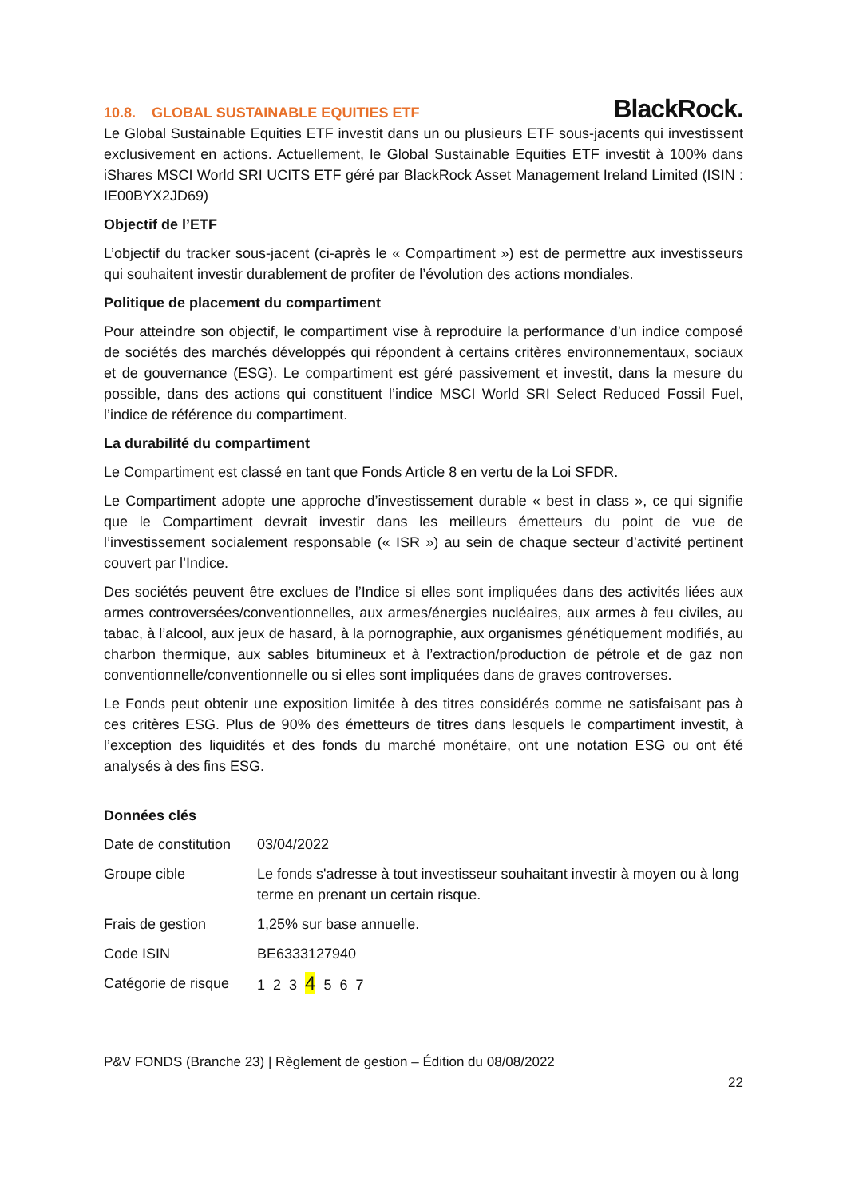10.8. GLOBAL SUSTAINABLE EQUITIES ETF
BlackRock.
Le Global Sustainable Equities ETF investit dans un ou plusieurs ETF sous-jacents qui investissent exclusivement en actions. Actuellement, le Global Sustainable Equities ETF investit à 100% dans iShares MSCI World SRI UCITS ETF géré par BlackRock Asset Management Ireland Limited (ISIN : IE00BYX2JD69)
Objectif de l’ETF
L’objectif du tracker sous-jacent (ci-après le « Compartiment ») est de permettre aux investisseurs qui souhaitent investir durablement de profiter de l’évolution des actions mondiales.
Politique de placement du compartiment
Pour atteindre son objectif, le compartiment vise à reproduire la performance d’un indice composé de sociétés des marchés développés qui répondent à certains critères environnementaux, sociaux et de gouvernance (ESG). Le compartiment est géré passivement et investit, dans la mesure du possible, dans des actions qui constituent l’indice MSCI World SRI Select Reduced Fossil Fuel, l’indice de référence du compartiment.
La durabilité du compartiment
Le Compartiment est classé en tant que Fonds Article 8 en vertu de la Loi SFDR.
Le Compartiment adopte une approche d’investissement durable « best in class », ce qui signifie que le Compartiment devrait investir dans les meilleurs émetteurs du point de vue de l’investissement socialement responsable (« ISR ») au sein de chaque secteur d’activité pertinent couvert par l’Indice.
Des sociétés peuvent être exclues de l’Indice si elles sont impliquées dans des activités liées aux armes controversées/conventionnelles, aux armes/énergies nucléaires, aux armes à feu civiles, au tabac, à l’alcool, aux jeux de hasard, à la pornographie, aux organismes génétiquement modifiés, au charbon thermique, aux sables bitumineux et à l’extraction/production de pétrole et de gaz non conventionnelle/conventionnelle ou si elles sont impliquées dans de graves controverses.
Le Fonds peut obtenir une exposition limitée à des titres considérés comme ne satisfaisant pas à ces critères ESG. Plus de 90% des émetteurs de titres dans lesquels le compartiment investit, à l’exception des liquidités et des fonds du marché monétaire, ont une notation ESG ou ont été analysés à des fins ESG.
Données clés
| Date de constitution | 03/04/2022 |
| Groupe cible | Le fonds s'adresse à tout investisseur souhaitant investir à moyen ou à long terme en prenant un certain risque. |
| Frais de gestion | 1,25% sur base annuelle. |
| Code ISIN | BE6333127940 |
| Catégorie de risque | 1 2 3 4 5 6 7 |
P&V FONDS (Branche 23) | Règlement de gestion – Édition du 08/08/2022
22